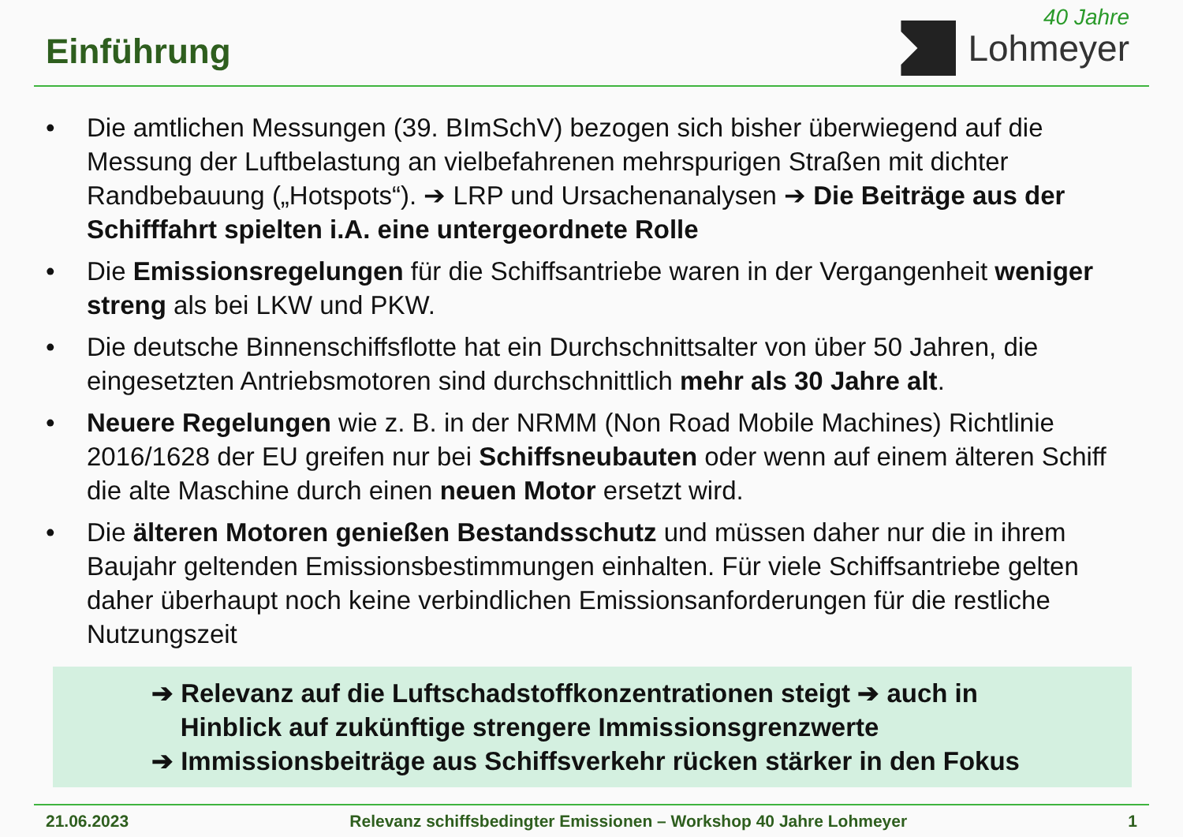Einführung
40 Jahre
Lohmeyer
• Die amtlichen Messungen (39. BImSchV) bezogen sich bisher überwiegend auf die Messung der Luftbelastung an vielbefahrenen mehrspurigen Straßen mit dichter Randbebauung („Hotspots“). ➔ LRP und Ursachenanalysen ➔ Die Beiträge aus der Schifffahrt spielten i.A. eine untergeordnete Rolle
• Die Emissionsregelungen für die Schiffsantriebe waren in der Vergangenheit weniger streng als bei LKW und PKW.
• Die deutsche Binnenschiffsflotte hat ein Durchschnittsalter von über 50 Jahren, die eingesetzten Antriebsmotoren sind durchschnittlich mehr als 30 Jahre alt.
• Neuere Regelungen wie z. B. in der NRMM (Non Road Mobile Machines) Richtlinie 2016/1628 der EU greifen nur bei Schiffsneubauten oder wenn auf einem älteren Schiff die alte Maschine durch einen neuen Motor ersetzt wird.
• Die älteren Motoren genießen Bestandsschutz und müssen daher nur die in ihrem Baujahr geltenden Emissionsbestimmungen einhalten. Für viele Schiffsantriebe gelten daher überhaupt noch keine verbindlichen Emissionsanforderungen für die restliche Nutzungszeit
➔ Relevanz auf die Luftschadstoffkonzentrationen steigt ➔ auch in
Hinblick auf zukünftige strengere Immissionsgrenzwerte
➔ Immissionsbeiträge aus Schiffsverkehr rücken stärker in den Fokus
21.06.2023 Relevanz schiffsbedingter Emissionen – Workshop 40 Jahre Lohmeyer 1